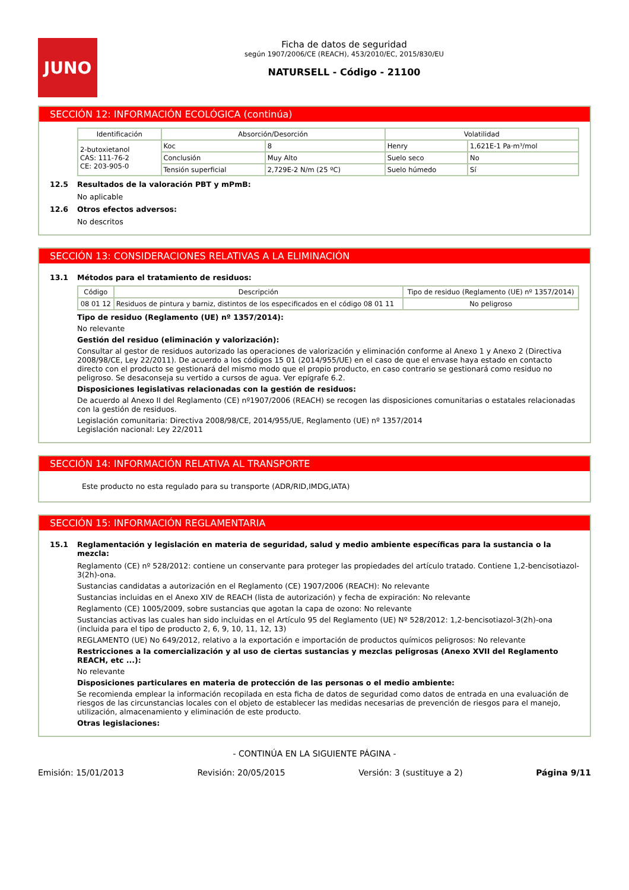JUNO
Ficha de datos de seguridad
según 1907/2006/CE (REACH), 453/2010/EC, 2015/830/EU
NATURSELL - Código - 21100
SECCIÓN 12: INFORMACIÓN ECOLÓGICA (continúa)
| Identificación | Absorción/Desorción | | Volatilidad | |
| --- | --- | --- | --- | --- |
| 2-butoxietanol CAS: 111-76-2 CE: 203-905-0 | Koc | 8 | Henry | 1,621E-1 Pa·m³/mol |
| | Conclusión | Muy Alto | Suelo seco | No |
| | Tensión superficial | 2,729E-2 N/m (25 ºC) | Suelo húmedo | Sí |
12.5 Resultados de la valoración PBT y mPmB:
No aplicable
12.6 Otros efectos adversos:
No descritos
SECCIÓN 13: CONSIDERACIONES RELATIVAS A LA ELIMINACIÓN
13.1 Métodos para el tratamiento de residuos:
| Código | Descripción | Tipo de residuo (Reglamento (UE) nº 1357/2014) |
| --- | --- | --- |
| 08 01 12 | Residuos de pintura y barniz, distintos de los especificados en el código 08 01 11 | No peligroso |
Tipo de residuo (Reglamento (UE) nº 1357/2014):
No relevante
Gestión del residuo (eliminación y valorización):
Consultar al gestor de residuos autorizado las operaciones de valorización y eliminación conforme al Anexo 1 y Anexo 2 (Directiva 2008/98/CE, Ley 22/2011). De acuerdo a los códigos 15 01 (2014/955/UE) en el caso de que el envase haya estado en contacto directo con el producto se gestionará del mismo modo que el propio producto, en caso contrario se gestionará como residuo no peligroso. Se desaconseja su vertido a cursos de agua. Ver epígrafe 6.2.
Disposiciones legislativas relacionadas con la gestión de residuos:
De acuerdo al Anexo II del Reglamento (CE) nº1907/2006 (REACH) se recogen las disposiciones comunitarias o estatales relacionadas con la gestión de residuos.
Legislación comunitaria: Directiva 2008/98/CE, 2014/955/UE, Reglamento (UE) nº 1357/2014
Legislación nacional: Ley 22/2011
SECCIÓN 14: INFORMACIÓN RELATIVA AL TRANSPORTE
Este producto no esta regulado para su transporte (ADR/RID,IMDG,IATA)
SECCIÓN 15: INFORMACIÓN REGLAMENTARIA
15.1 Reglamentación y legislación en materia de seguridad, salud y medio ambiente específicas para la sustancia o la mezcla:
Reglamento (CE) nº 528/2012: contiene un conservante para proteger las propiedades del artículo tratado. Contiene 1,2-bencisotiazol-3(2h)-ona.
Sustancias candidatas a autorización en el Reglamento (CE) 1907/2006 (REACH): No relevante
Sustancias incluidas en el Anexo XIV de REACH (lista de autorización) y fecha de expiración: No relevante
Reglamento (CE) 1005/2009, sobre sustancias que agotan la capa de ozono: No relevante
Sustancias activas las cuales han sido incluidas en el Artículo 95 del Reglamento (UE) Nº 528/2012: 1,2-bencisotiazol-3(2h)-ona (incluida para el tipo de producto 2, 6, 9, 10, 11, 12, 13)
REGLAMENTO (UE) No 649/2012, relativo a la exportación e importación de productos químicos peligrosos: No relevante
Restricciones a la comercialización y al uso de ciertas sustancias y mezclas peligrosas (Anexo XVII del Reglamento REACH, etc ...):
No relevante
Disposiciones particulares en materia de protección de las personas o el medio ambiente:
Se recomienda emplear la información recopilada en esta ficha de datos de seguridad como datos de entrada en una evaluación de riesgos de las circunstancias locales con el objeto de establecer las medidas necesarias de prevención de riesgos para el manejo, utilización, almacenamiento y eliminación de este producto.
Otras legislaciones:
- CONTINÚA EN LA SIGUIENTE PÁGINA -
Emisión: 15/01/2013 Revisión: 20/05/2015 Versión: 3 (sustituye a 2) Página 9/11